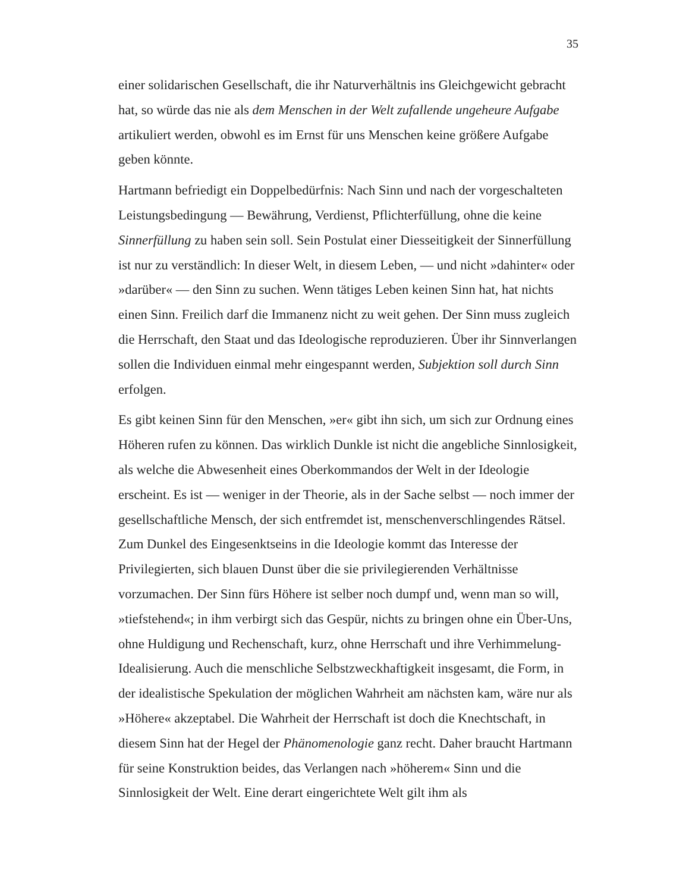35
einer solidarischen Gesellschaft, die ihr Naturverhältnis ins Gleichgewicht gebracht hat, so würde das nie als dem Menschen in der Welt zufallende ungeheure Aufgabe artikuliert werden, obwohl es im Ernst für uns Menschen keine größere Aufgabe geben könnte.
Hartmann befriedigt ein Doppelbedürfnis: Nach Sinn und nach der vorgeschalteten Leistungsbedingung — Bewährung, Verdienst, Pflichterfüllung, ohne die keine Sinnerfüllung zu haben sein soll. Sein Postulat einer Diesseitigkeit der Sinnerfüllung ist nur zu verständlich: In dieser Welt, in diesem Leben, — und nicht »dahinter« oder »darüber« — den Sinn zu suchen. Wenn tätiges Leben keinen Sinn hat, hat nichts einen Sinn. Freilich darf die Immanenz nicht zu weit gehen. Der Sinn muss zugleich die Herrschaft, den Staat und das Ideologische reproduzieren. Über ihr Sinnverlangen sollen die Individuen einmal mehr eingespannt werden, Subjektion soll durch Sinn erfolgen.
Es gibt keinen Sinn für den Menschen, »er« gibt ihn sich, um sich zur Ordnung eines Höheren rufen zu können. Das wirklich Dunkle ist nicht die angebliche Sinnlosigkeit, als welche die Abwesenheit eines Oberkommandos der Welt in der Ideologie erscheint. Es ist — weniger in der Theorie, als in der Sache selbst — noch immer der gesellschaftliche Mensch, der sich entfremdet ist, menschenverschlingendes Rätsel. Zum Dunkel des Eingesenktseins in die Ideologie kommt das Interesse der Privilegierten, sich blauen Dunst über die sie privilegierenden Verhältnisse vorzumachen. Der Sinn fürs Höhere ist selber noch dumpf und, wenn man so will, »tiefstehend«; in ihm verbirgt sich das Gespür, nichts zu bringen ohne ein Über-Uns, ohne Huldigung und Rechenschaft, kurz, ohne Herrschaft und ihre Verhimmelung-Idealisierung. Auch die menschliche Selbstzweckhaftigkeit insgesamt, die Form, in der idealistische Spekulation der möglichen Wahrheit am nächsten kam, wäre nur als »Höhere« akzeptabel. Die Wahrheit der Herrschaft ist doch die Knechtschaft, in diesem Sinn hat der Hegel der Phänomenologie ganz recht. Daher braucht Hartmann für seine Konstruktion beides, das Verlangen nach »höherem« Sinn und die Sinnlosigkeit der Welt. Eine derart eingerichtete Welt gilt ihm als